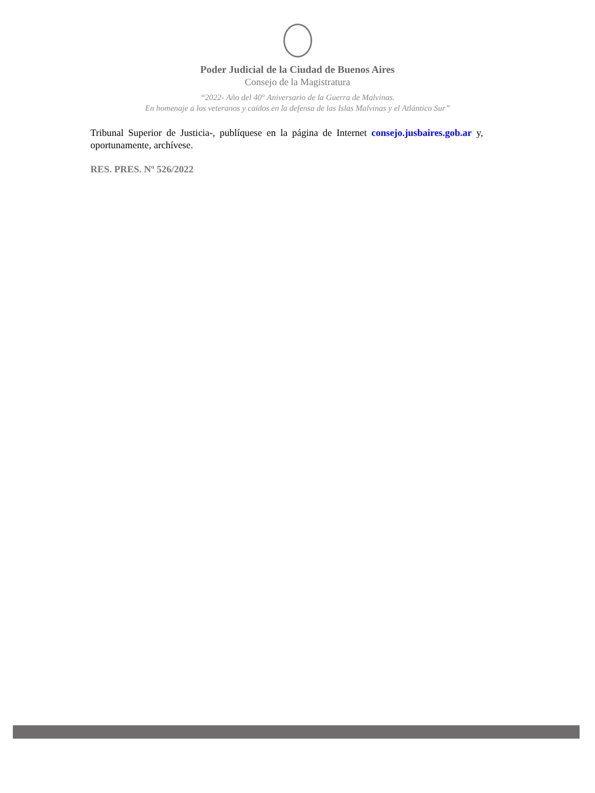Poder Judicial de la Ciudad de Buenos Aires
Consejo de la Magistratura
“2022- Año del 40° Aniversario de la Guerra de Malvinas.
En homenaje a los veteranos y caídos en la defensa de las Islas Malvinas y el Atlántico Sur”
Tribunal Superior de Justicia-, publíquese en la página de Internet consejo.jusbaires.gob.ar y, oportunamente, archívese.
RES. PRES. Nº 526/2022